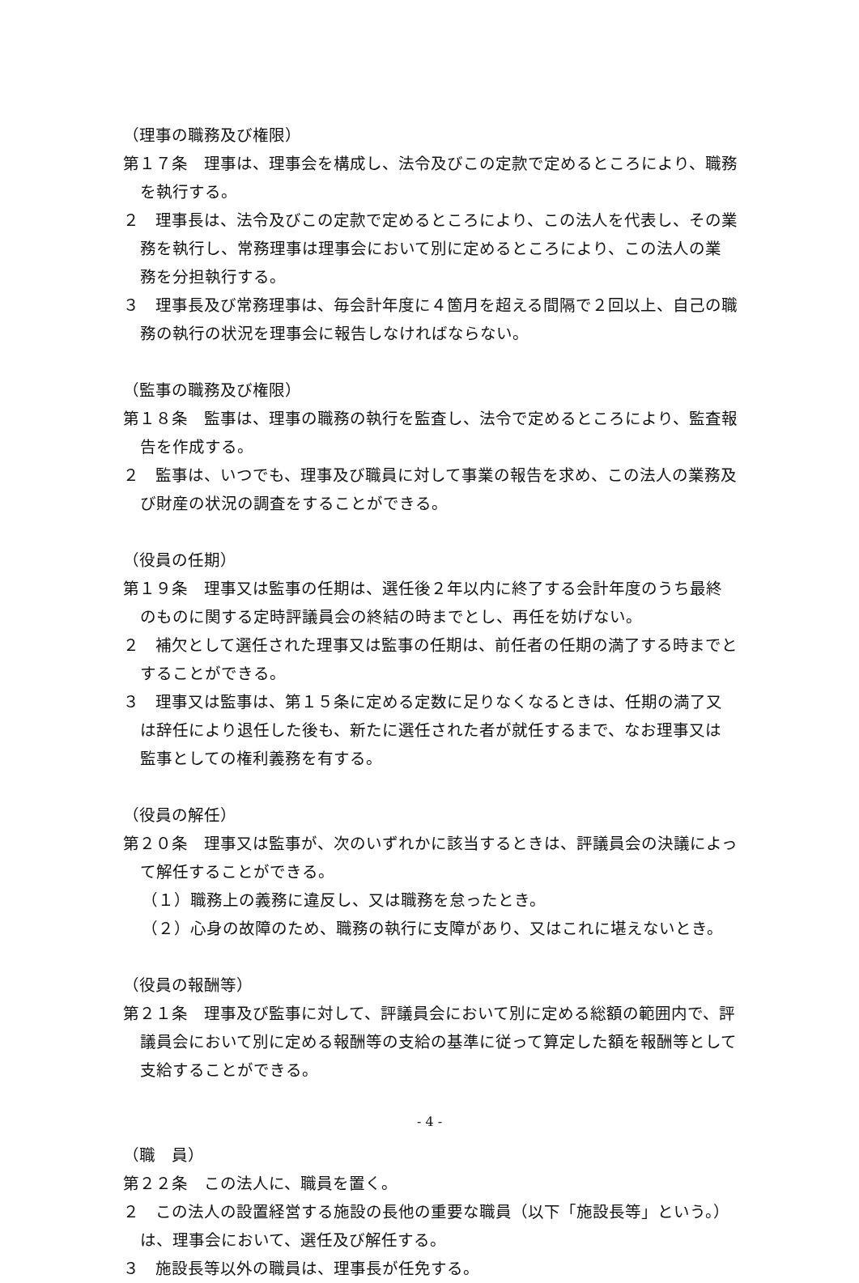（理事の職務及び権限）
第１７条　理事は、理事会を構成し、法令及びこの定款で定めるところにより、職務を執行する。
２　理事長は、法令及びこの定款で定めるところにより、この法人を代表し、その業務を執行し、常務理事は理事会において別に定めるところにより、この法人の業務を分担執行する。
３　理事長及び常務理事は、毎会計年度に４箇月を超える間隔で２回以上、自己の職務の執行の状況を理事会に報告しなければならない。
（監事の職務及び権限）
第１８条　監事は、理事の職務の執行を監査し、法令で定めるところにより、監査報告を作成する。
２　監事は、いつでも、理事及び職員に対して事業の報告を求め、この法人の業務及び財産の状況の調査をすることができる。
（役員の任期）
第１９条　理事又は監事の任期は、選任後２年以内に終了する会計年度のうち最終のものに関する定時評議員会の終結の時までとし、再任を妨げない。
２　補欠として選任された理事又は監事の任期は、前任者の任期の満了する時までとすることができる。
３　理事又は監事は、第１５条に定める定数に足りなくなるときは、任期の満了又は辞任により退任した後も、新たに選任された者が就任するまで、なお理事又は監事としての権利義務を有する。
（役員の解任）
第２０条　理事又は監事が、次のいずれかに該当するときは、評議員会の決議によって解任することができる。
（１）職務上の義務に違反し、又は職務を怠ったとき。
（２）心身の故障のため、職務の執行に支障があり、又はこれに堪えないとき。
（役員の報酬等）
第２１条　理事及び監事に対して、評議員会において別に定める総額の範囲内で、評議員会において別に定める報酬等の支給の基準に従って算定した額を報酬等として支給することができる。
（職　員）
第２２条　この法人に、職員を置く。
２　この法人の設置経営する施設の長他の重要な職員（以下「施設長等」という。）は、理事会において、選任及び解任する。
３　施設長等以外の職員は、理事長が任免する。
- 4 -